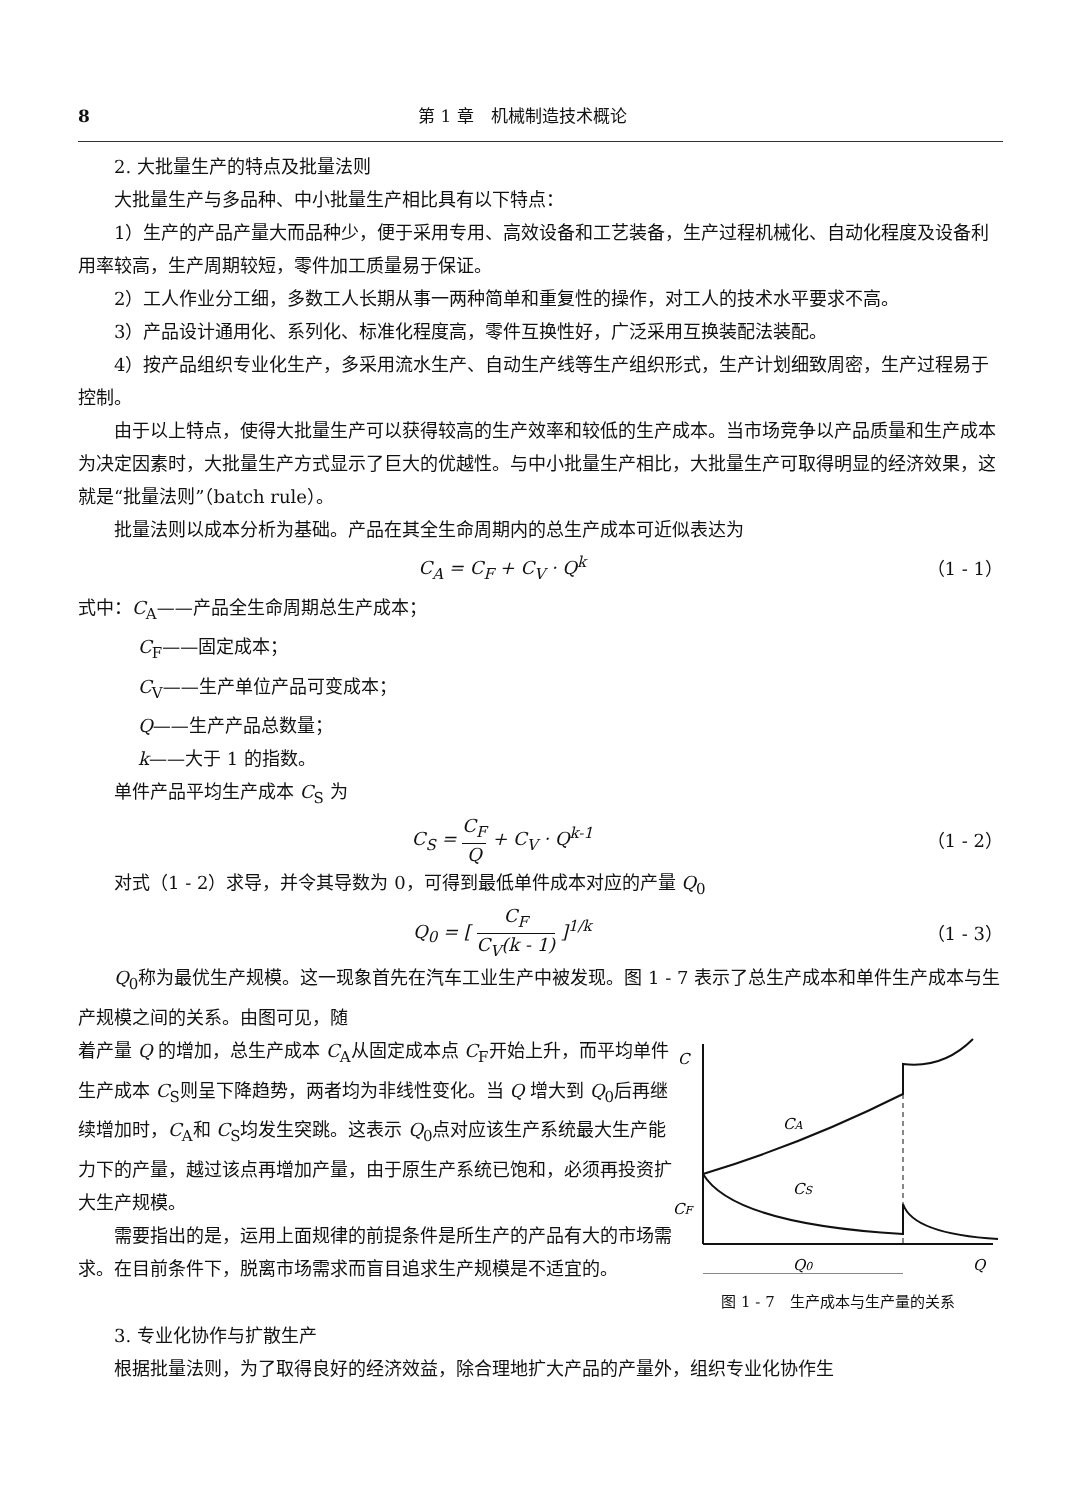8 第 1 章　机械制造技术概论
2. 大批量生产的特点及批量法则
大批量生产与多品种、中小批量生产相比具有以下特点：
1）生产的产品产量大而品种少，便于采用专用、高效设备和工艺装备，生产过程机械化、自动化程度及设备利用率较高，生产周期较短，零件加工质量易于保证。
2）工人作业分工细，多数工人长期从事一两种简单和重复性的操作，对工人的技术水平要求不高。
3）产品设计通用化、系列化、标准化程度高，零件互换性好，广泛采用互换装配法装配。
4）按产品组织专业化生产，多采用流水生产、自动生产线等生产组织形式，生产计划细致周密，生产过程易于控制。
由于以上特点，使得大批量生产可以获得较高的生产效率和较低的生产成本。当市场竞争以产品质量和生产成本为决定因素时，大批量生产方式显示了巨大的优越性。与中小批量生产相比，大批量生产可取得明显的经济效果，这就是“批量法则”（batch rule）。
批量法则以成本分析为基础。产品在其全生命周期内的总生产成本可近似表达为
C<sub>A</sub> = C<sub>F</sub> + C<sub>V</sub> · Q<sup>k</sup> （1 - 1）
式中：C<sub>A</sub>——产品全生命周期总生产成本；
C<sub>F</sub>——固定成本；
C<sub>V</sub>——生产单位产品可变成本；
Q——生产产品总数量；
k——大于 1 的指数。
单件产品平均生产成本 C<sub>S</sub> 为
C<sub>S</sub> = C<sub>F</sub> Q + C<sub>V</sub> · Q<sup>k-1</sup> （1 - 2）
对式（1 - 2）求导，并令其导数为 0，可得到最低单件成本对应的产量 Q<sub>0</sub>
Q<sub>0</sub> = [ C<sub>F</sub> C<sub>V</sub>(k - 1) ]<sup>1/k</sup> （1 - 3）
Q<sub>0</sub>称为最优生产规模。这一现象首先在汽车工业生产中被发现。图 1 - 7 表示了总生产成本和单件生产成本与生产规模之间的关系。由图可见，随
着产量 Q 的增加，总生产成本 C<sub>A</sub>从固定成本点 C<sub>F</sub>开始上升，而平均单件生产成本 C<sub>S</sub>则呈下降趋势，两者均为非线性变化。当 Q 增大到 Q<sub>0</sub>后再继续增加时，C<sub>A</sub>和 C<sub>S</sub>均发生突跳。这表示 Q<sub>0</sub>点对应该生产系统最大生产能力下的产量，越过该点再增加产量，由于原生产系统已饱和，必须再投资扩大生产规模。
需要指出的是，运用上面规律的前提条件是所生产的产品有大的市场需求。在目前条件下，脱离市场需求而盲目追求生产规模是不适宜的。
C
CA
CS
CF
Q0
Q
图 1 - 7　生产成本与生产量的关系
3. 专业化协作与扩散生产
根据批量法则，为了取得良好的经济效益，除合理地扩大产品的产量外，组织专业化协作生